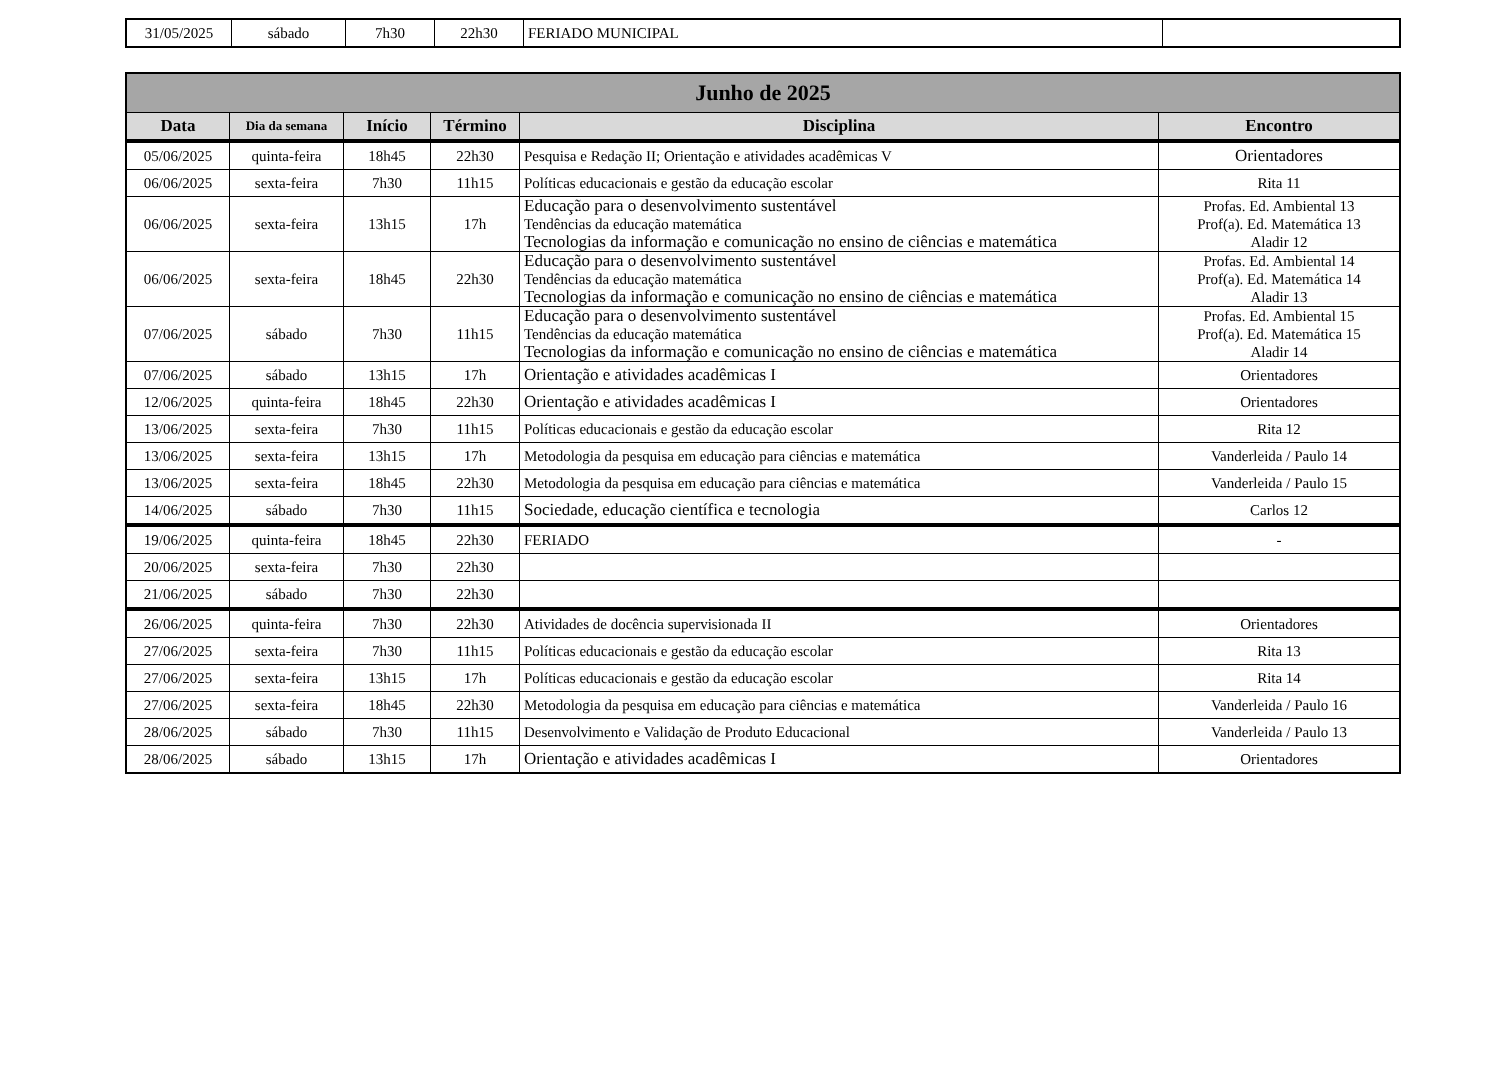| 31/05/2025 | sábado | 7h30 | 22h30 | FERIADO MUNICIPAL | |
| Junho de 2025 | | | | | |
| --- | --- | --- | --- | --- | --- |
| Data | Dia da semana | Início | Término | Disciplina | Encontro |
| 05/06/2025 | quinta-feira | 18h45 | 22h30 | Pesquisa e Redação II; Orientação e atividades acadêmicas V | Orientadores |
| 06/06/2025 | sexta-feira | 7h30 | 11h15 | Políticas educacionais e gestão da educação escolar | Rita 11 |
| 06/06/2025 | sexta-feira | 13h15 | 17h | Educação para o desenvolvimento sustentável Tendências da educação matemática Tecnologias da informação e comunicação no ensino de ciências e matemática | Profas. Ed. Ambiental 13 Prof(a). Ed. Matemática 13 Aladir 12 |
| 06/06/2025 | sexta-feira | 18h45 | 22h30 | Educação para o desenvolvimento sustentável Tendências da educação matemática Tecnologias da informação e comunicação no ensino de ciências e matemática | Profas. Ed. Ambiental 14 Prof(a). Ed. Matemática 14 Aladir 13 |
| 07/06/2025 | sábado | 7h30 | 11h15 | Educação para o desenvolvimento sustentável Tendências da educação matemática Tecnologias da informação e comunicação no ensino de ciências e matemática | Profas. Ed. Ambiental 15 Prof(a). Ed. Matemática 15 Aladir 14 |
| 07/06/2025 | sábado | 13h15 | 17h | Orientação e atividades acadêmicas I | Orientadores |
| 12/06/2025 | quinta-feira | 18h45 | 22h30 | Orientação e atividades acadêmicas I | Orientadores |
| 13/06/2025 | sexta-feira | 7h30 | 11h15 | Políticas educacionais e gestão da educação escolar | Rita 12 |
| 13/06/2025 | sexta-feira | 13h15 | 17h | Metodologia da pesquisa em educação para ciências e matemática | Vanderleida / Paulo 14 |
| 13/06/2025 | sexta-feira | 18h45 | 22h30 | Metodologia da pesquisa em educação para ciências e matemática | Vanderleida / Paulo 15 |
| 14/06/2025 | sábado | 7h30 | 11h15 | Sociedade, educação científica e tecnologia | Carlos 12 |
| 19/06/2025 | quinta-feira | 18h45 | 22h30 | FERIADO | - |
| 20/06/2025 | sexta-feira | 7h30 | 22h30 | | |
| 21/06/2025 | sábado | 7h30 | 22h30 | | |
| 26/06/2025 | quinta-feira | 7h30 | 22h30 | Atividades de docência supervisionada II | Orientadores |
| 27/06/2025 | sexta-feira | 7h30 | 11h15 | Políticas educacionais e gestão da educação escolar | Rita 13 |
| 27/06/2025 | sexta-feira | 13h15 | 17h | Políticas educacionais e gestão da educação escolar | Rita 14 |
| 27/06/2025 | sexta-feira | 18h45 | 22h30 | Metodologia da pesquisa em educação para ciências e matemática | Vanderleida / Paulo 16 |
| 28/06/2025 | sábado | 7h30 | 11h15 | Desenvolvimento e Validação de Produto Educacional | Vanderleida / Paulo 13 |
| 28/06/2025 | sábado | 13h15 | 17h | Orientação e atividades acadêmicas I | Orientadores |